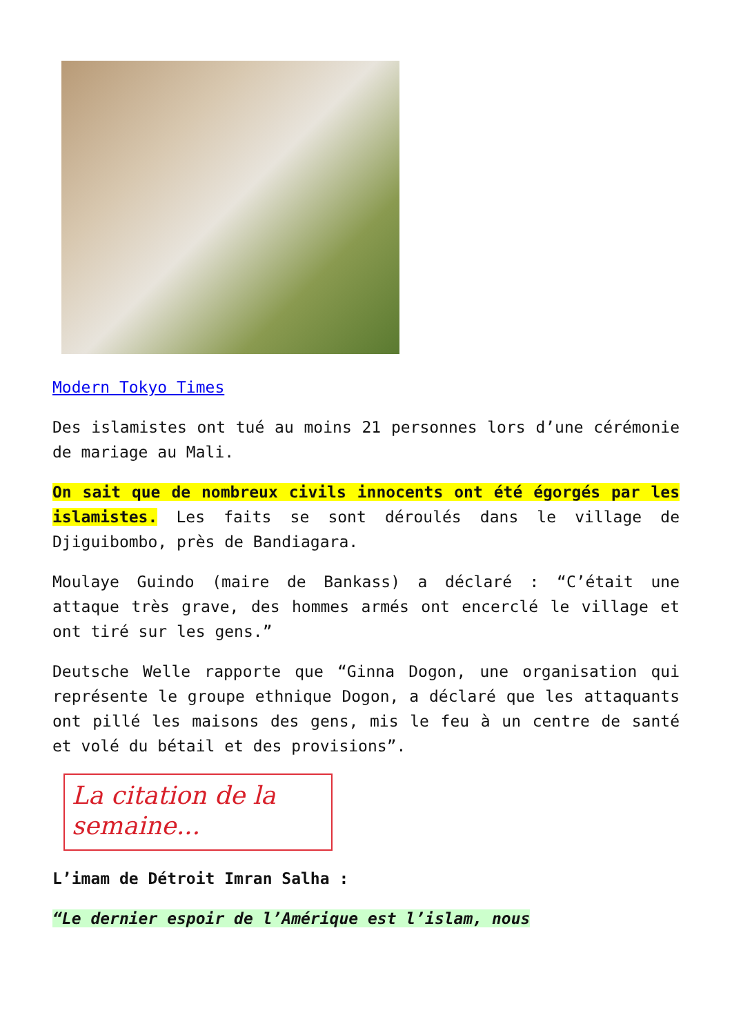Modern Tokyo Times
Des islamistes ont tué au moins 21 personnes lors d’une cérémonie de mariage au Mali.
On sait que de nombreux civils innocents ont été égorgés par les islamistes. Les faits se sont déroulés dans le village de Djiguibombo, près de Bandiagara.
Moulaye Guindo (maire de Bankass) a déclaré : “C’était une attaque très grave, des hommes armés ont encerclé le village et ont tiré sur les gens.”
Deutsche Welle rapporte que “Ginna Dogon, une organisation qui représente le groupe ethnique Dogon, a déclaré que les attaquants ont pillé les maisons des gens, mis le feu à un centre de santé et volé du bétail et des provisions”.
La citation de la semaine...
L’imam de Détroit Imran Salha :
“Le dernier espoir de l’Amérique est l’islam, nous